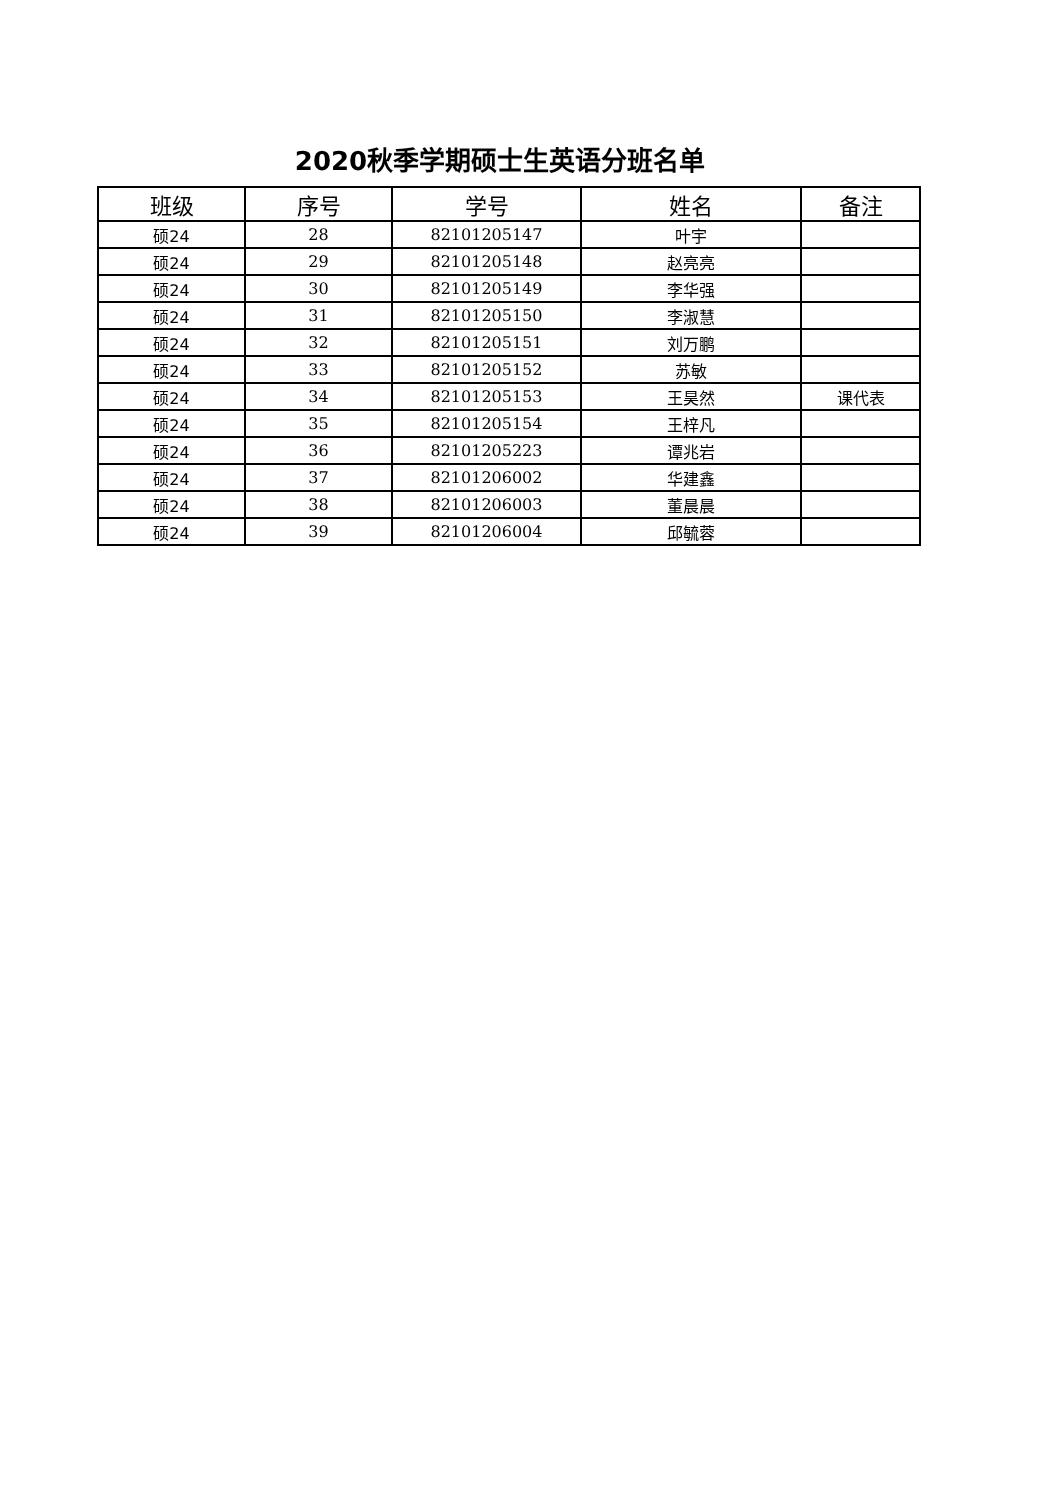2020秋季学期硕士生英语分班名单
| 班级 | 序号 | 学号 | 姓名 | 备注 |
| --- | --- | --- | --- | --- |
| 硕24 | 28 | 82101205147 | 叶宇 | |
| 硕24 | 29 | 82101205148 | 赵亮亮 | |
| 硕24 | 30 | 82101205149 | 李华强 | |
| 硕24 | 31 | 82101205150 | 李淑慧 | |
| 硕24 | 32 | 82101205151 | 刘万鹏 | |
| 硕24 | 33 | 82101205152 | 苏敏 | |
| 硕24 | 34 | 82101205153 | 王昊然 | 课代表 |
| 硕24 | 35 | 82101205154 | 王梓凡 | |
| 硕24 | 36 | 82101205223 | 谭兆岩 | |
| 硕24 | 37 | 82101206002 | 华建鑫 | |
| 硕24 | 38 | 82101206003 | 董晨晨 | |
| 硕24 | 39 | 82101206004 | 邱毓蓉 | |